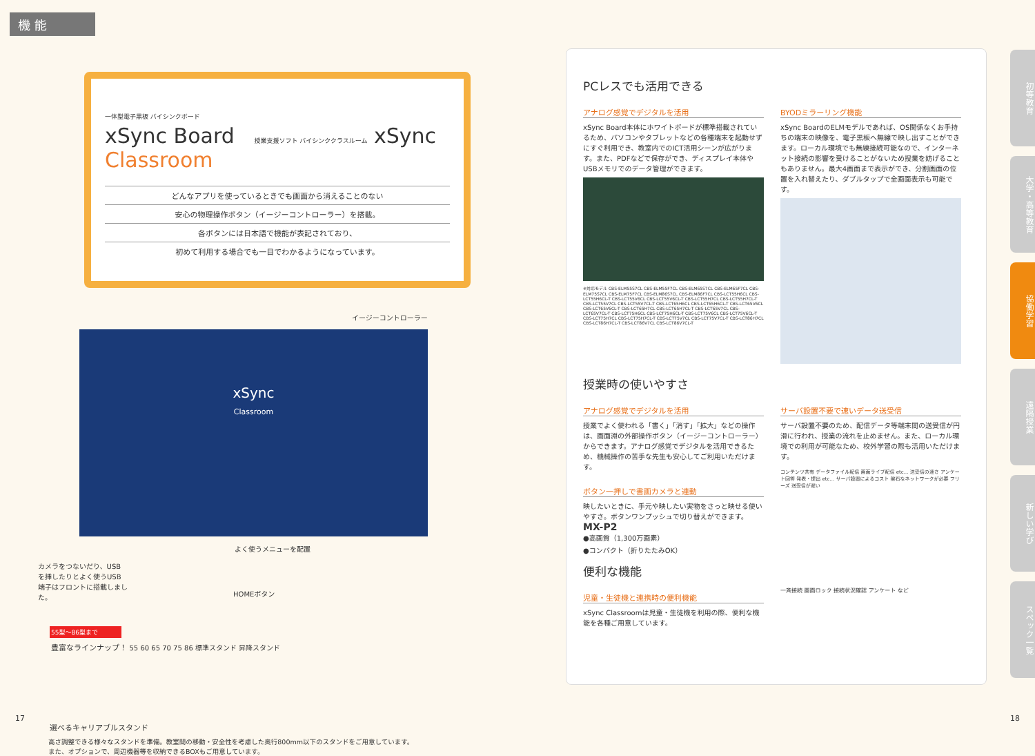機 能
一体型電子黒板 バイシンクボード
xSync Board 授業支援ソフト バイシンククラスルーム xSync Classroom
どんなアプリを使っているときでも画面から消えることのない
安心の物理操作ボタン（イージーコントローラー）を搭載。
各ボタンには日本語で機能が表記されており、
初めて利用する場合でも一目でわかるようになっています。
イージーコントローラー
xSync
Classroom
よく使うメニューを配置
カメラをつないだり、USBを挿したりとよく使うUSB端子はフロントに搭載しました。
HOMEボタン
55型〜86型まで
豊富なラインナップ！ 55 60 65 70 75 86 標準スタンド 昇降スタンド
選べるキャリアブルスタンド
高さ調整できる様々なスタンドを準備。教室間の移動・安全性を考慮した奥行800mm以下のスタンドをご用意しています。
また、オプションで、周辺機器等を収納できるBOXもご用意しています。
PCレスでも活用できる
アナログ感覚でデジタルを活用
xSync Board本体にホワイトボードが標準搭載されているため、パソコンやタブレットなどの各種端末を起動せずにすぐ利用でき、教室内でのICT活用シーンが広がります。また、PDFなどで保存ができ、ディスプレイ本体やUSBメモリでのデータ管理ができます。
※対応モデル CBS-ELM55S7CL CBS-ELM55F7CL CBS-ELM65S7CL CBS-ELM65F7CL CBS-ELM75S7CL CBS-ELM75F7CL CBS-ELM86S7CL CBS-ELM86F7CL CBS-LCT55H6CL CBS-LCT55H6CL-T CBS-LCT55V6CL CBS-LCT55V6CL-T CBS-LCT55H7CL CBS-LCT55H7CL-T CBS-LCT55V7CL CBS-LCT55V7CL-T CBS-LCT65H6CL CBS-LCT65H6CL-T CBS-LCT65V6CL CBS-LCT65V6CL-T CBS-LCT65H7CL CBS-LCT65H7CL-T CBS-LCT65V7CL CBS-LCT65V7CL-T CBS-LCT75H6CL CBS-LCT75H6CL-T CBS-LCT75V6CL CBS-LCT75V6CL-T CBS-LCT75H7CL CBS-LCT75H7CL-T CBS-LCT75V7CL CBS-LCT75V7CL-T CBS-LCT86H7CL CBS-LCT86H7CL-T CBS-LCT86V7CL CBS-LCT86V7CL-T
BYODミラーリング機能
xSync BoardのELMモデルであれば、OS関係なくお手持ちの端末の映像を、電子黒板へ無線で映し出すことができます。ローカル環境でも無線接続可能なので、インターネット接続の影響を受けることがないため授業を妨げることもありません。最大4画面まで表示ができ、分割画面の位置を入れ替えたり、ダブルタップで全画面表示も可能です。
授業時の使いやすさ
アナログ感覚でデジタルを活用
授業でよく使われる「書く」「消す」「拡大」などの操作は、画面淵の外部操作ボタン（イージーコントローラー）からできます。アナログ感覚でデジタルを活用できるため、機械操作の苦手な先生も安心してご利用いただけます。
ボタン一押しで書画カメラと連動
映したいときに、手元や映したい実物をさっと映せる使いやすさ。ボタンワンプッシュで切り替えができます。
MX-P2
●高画質（1,300万画素）
●コンパクト（折りたたみOK）
サーバ設置不要で速いデータ送受信
サーバ設置不要のため、配信データ等端末間の送受信が円滑に行われ、授業の流れを止めません。また、ローカル環境での利用が可能なため、校外学習の際も活用いただけます。
コンテンツ共有 データファイル配信 画面ライブ配信 etc… 送受信の速さ アンケート回答 発表・提出 etc… サーバ設置によるコスト 盤石なネットワークが必要 フリーズ 送受信が遅い
便利な機能
児童・生徒機と連携時の便利機能
xSync Classroomは児童・生徒機を利用の際、便利な機能を各種ご用意しています。
一斉接続 画面ロック 接続状況確認 アンケート など
初等教育
大学・高等教育
協働学習
遠隔授業
新しい学び
スペック一覧
17 18